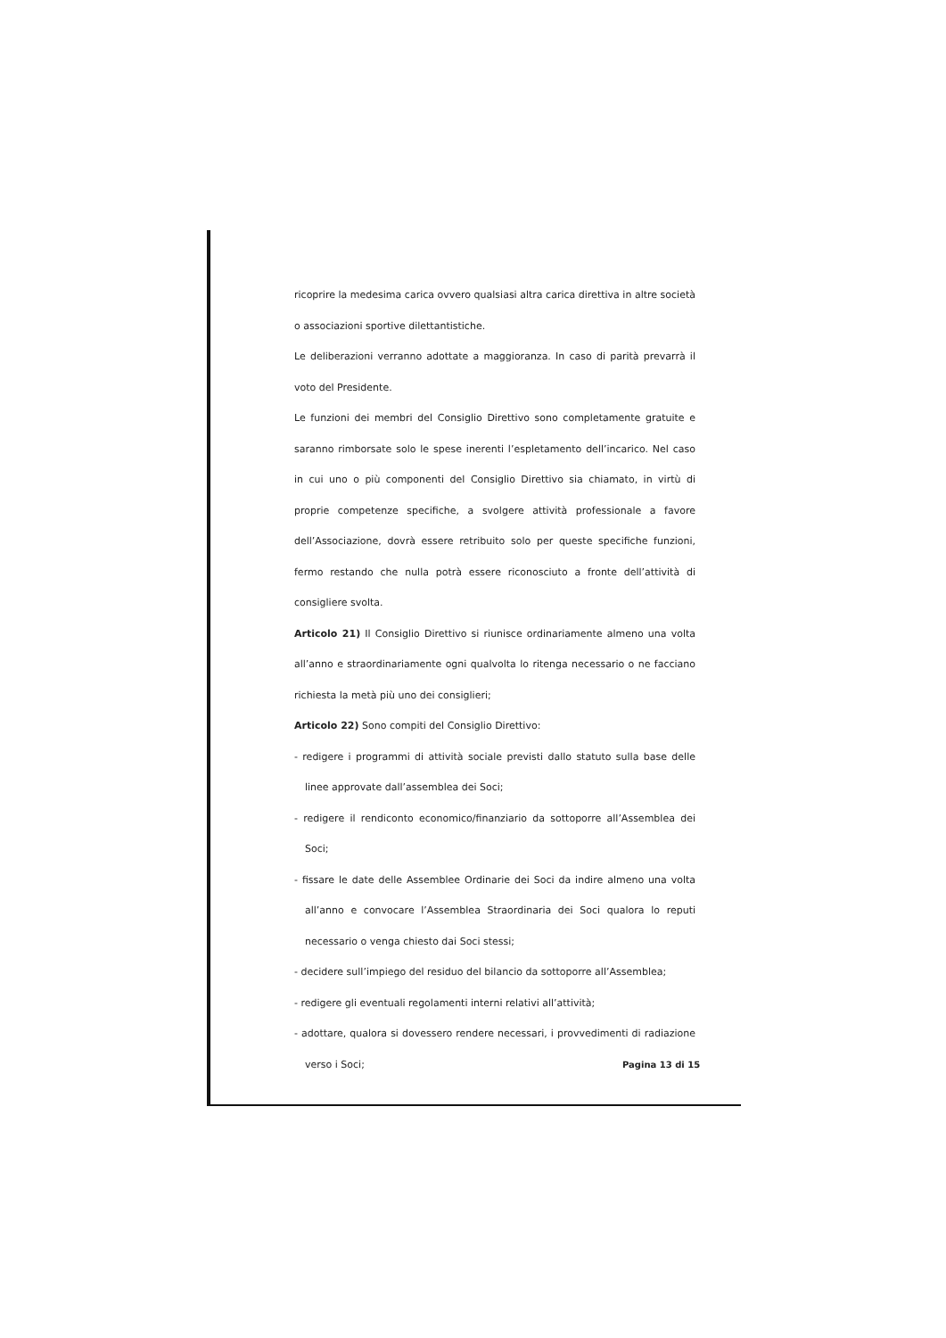ricoprire la medesima carica ovvero qualsiasi altra carica direttiva in altre società o associazioni sportive dilettantistiche.
Le deliberazioni verranno adottate a maggioranza. In caso di parità prevarrà il voto del Presidente.
Le funzioni dei membri del Consiglio Direttivo sono completamente gratuite e saranno rimborsate solo le spese inerenti l’espletamento dell’incarico. Nel caso in cui uno o più componenti del Consiglio Direttivo sia chiamato, in virtù di proprie competenze specifiche, a svolgere attività professionale a favore dell’Associazione, dovrà essere retribuito solo per queste specifiche funzioni, fermo restando che nulla potrà essere riconosciuto a fronte dell’attività di consigliere svolta.
Articolo 21) Il Consiglio Direttivo si riunisce ordinariamente almeno una volta all’anno e straordinariamente ogni qualvolta lo ritenga necessario o ne facciano richiesta la metà più uno dei consiglieri;
Articolo 22) Sono compiti del Consiglio Direttivo:
- redigere i programmi di attività sociale previsti dallo statuto sulla base delle linee approvate dall’assemblea dei Soci;
- redigere il rendiconto economico/finanziario da sottoporre all’Assemblea dei Soci;
- fissare le date delle Assemblee Ordinarie dei Soci da indire almeno una volta all’anno e convocare l’Assemblea Straordinaria dei Soci qualora lo reputi necessario o venga chiesto dai Soci stessi;
- decidere sull’impiego del residuo del bilancio da sottoporre all’Assemblea;
- redigere gli eventuali regolamenti interni relativi all’attività;
- adottare, qualora si dovessero rendere necessari, i provvedimenti di radiazione verso i Soci;
Pagina 13 di 15